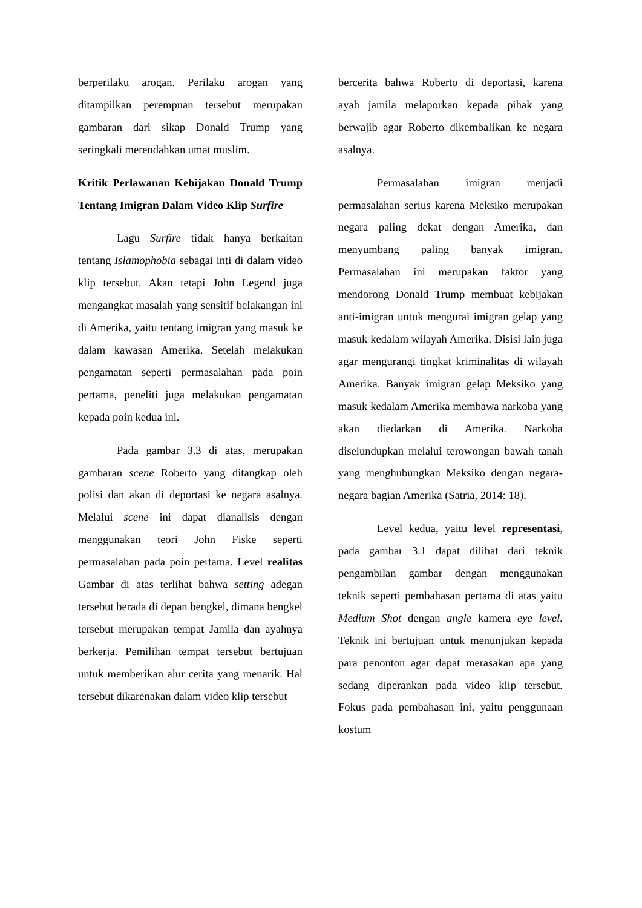berperilaku arogan. Perilaku arogan yang ditampilkan perempuan tersebut merupakan gambaran dari sikap Donald Trump yang seringkali merendahkan umat muslim.
Kritik Perlawanan Kebijakan Donald Trump Tentang Imigran Dalam Video Klip Surfire
Lagu Surfire tidak hanya berkaitan tentang Islamophobia sebagai inti di dalam video klip tersebut. Akan tetapi John Legend juga mengangkat masalah yang sensitif belakangan ini di Amerika, yaitu tentang imigran yang masuk ke dalam kawasan Amerika. Setelah melakukan pengamatan seperti permasalahan pada poin pertama, peneliti juga melakukan pengamatan kepada poin kedua ini.
Pada gambar 3.3 di atas, merupakan gambaran scene Roberto yang ditangkap oleh polisi dan akan di deportasi ke negara asalnya. Melalui scene ini dapat dianalisis dengan menggunakan teori John Fiske seperti permasalahan pada poin pertama. Level realitas Gambar di atas terlihat bahwa setting adegan tersebut berada di depan bengkel, dimana bengkel tersebut merupakan tempat Jamila dan ayahnya berkerja. Pemilihan tempat tersebut bertujuan untuk memberikan alur cerita yang menarik. Hal tersebut dikarenakan dalam video klip tersebut
bercerita bahwa Roberto di deportasi, karena ayah jamila melaporkan kepada pihak yang berwajib agar Roberto dikembalikan ke negara asalnya.
Permasalahan imigran menjadi permasalahan serius karena Meksiko merupakan negara paling dekat dengan Amerika, dan menyumbang paling banyak imigran. Permasalahan ini merupakan faktor yang mendorong Donald Trump membuat kebijakan anti-imigran untuk mengurai imigran gelap yang masuk kedalam wilayah Amerika. Disisi lain juga agar mengurangi tingkat kriminalitas di wilayah Amerika. Banyak imigran gelap Meksiko yang masuk kedalam Amerika membawa narkoba yang akan diedarkan di Amerika. Narkoba diselundupkan melalui terowongan bawah tanah yang menghubungkan Meksiko dengan negara-negara bagian Amerika (Satria, 2014: 18).
Level kedua, yaitu level representasi, pada gambar 3.1 dapat dilihat dari teknik pengambilan gambar dengan menggunakan teknik seperti pembahasan pertama di atas yaitu Medium Shot dengan angle kamera eye level. Teknik ini bertujuan untuk menunjukan kepada para penonton agar dapat merasakan apa yang sedang diperankan pada video klip tersebut. Fokus pada pembahasan ini, yaitu penggunaan kostum